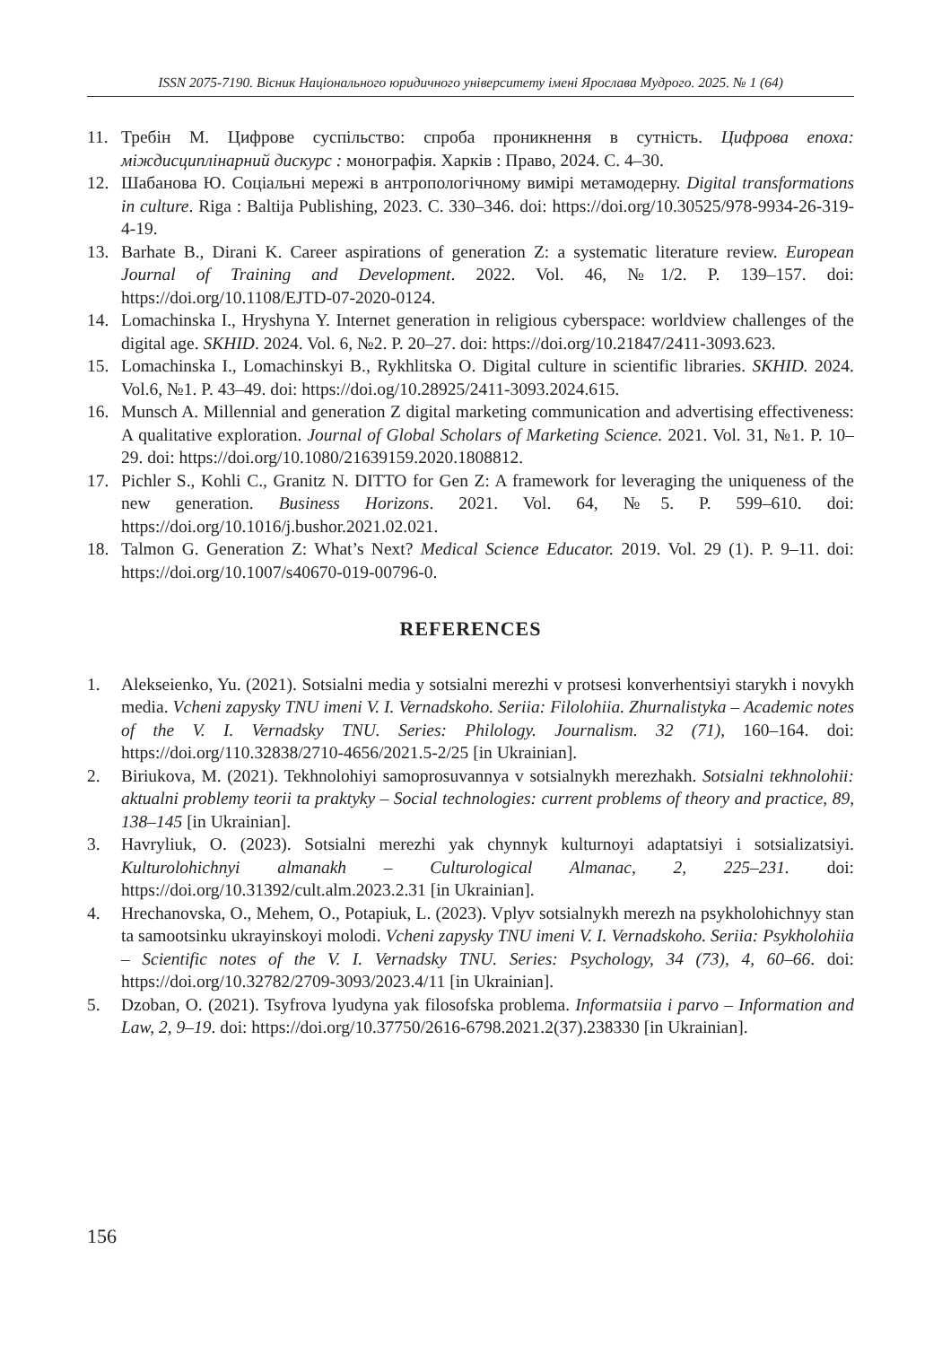ISSN 2075-7190. Вісник Національного юридичного університету імені Ярослава Мудрого. 2025. № 1 (64)
11. Требін М. Цифрове суспільство: спроба проникнення в сутність. Цифрова епоха: міждисциплінарний дискурс : монографія. Харків : Право, 2024. С. 4–30.
12. Шабанова Ю. Соціальні мережі в антропологічному вимірі метамодерну. Digital transformations in culture. Riga : Baltija Publishing, 2023. С. 330–346. doi: https://doi.org/10.30525/978-9934-26-319-4-19.
13. Barhate B., Dirani K. Career aspirations of generation Z: a systematic literature review. European Journal of Training and Development. 2022. Vol. 46, №1/2. P. 139–157. doi: https://doi.org/10.1108/EJTD-07-2020-0124.
14. Lomachinska I., Hryshyna Y. Internet generation in religious cyberspace: worldview challenges of the digital age. SKHID. 2024. Vol. 6, №2. P. 20–27. doi: https://doi.org/10.21847/2411-3093.623.
15. Lomachinska I., Lomachinskyi B., Rykhlitska O. Digital culture in scientific libraries. SKHID. 2024. Vol.6, №1. P. 43–49. doi: https://doi.og/10.28925/2411-3093.2024.615.
16. Munsch A. Millennial and generation Z digital marketing communication and advertising effectiveness: A qualitative exploration. Journal of Global Scholars of Marketing Science. 2021. Vol. 31, №1. P. 10–29. doi: https://doi.org/10.1080/21639159.2020.1808812.
17. Pichler S., Kohli C., Granitz N. DITTO for Gen Z: A framework for leveraging the uniqueness of the new generation. Business Horizons. 2021. Vol. 64, №5. P. 599–610. doi: https://doi.org/10.1016/j.bushor.2021.02.021.
18. Talmon G. Generation Z: What’s Next? Medical Science Educator. 2019. Vol. 29 (1). P. 9–11. doi: https://doi.org/10.1007/s40670-019-00796-0.
REFERENCES
1. Alekseienko, Yu. (2021). Sotsialni media y sotsialni merezhi v protsesi konverhentsiyi starykh i novykh media. Vcheni zapysky TNU imeni V. I. Vernadskoho. Seriia: Filolohiia. Zhurnalistyka – Academic notes of the V. I. Vernadsky TNU. Series: Philology. Journalism. 32 (71), 160–164. doi: https://doi.org/110.32838/2710-4656/2021.5-2/25 [in Ukrainian].
2. Biriukova, M. (2021). Tekhnolohiyi samoprosuvannya v sotsialnykh merezhakh. Sotsialni tekhnolohii: aktualni problemy teorii ta praktyky – Social technologies: current problems of theory and practice, 89, 138–145 [in Ukrainian].
3. Havryliuk, O. (2023). Sotsialni merezhi yak chynnyk kulturnoyi adaptatsiyi i sotsializatsiyi. Kulturolohichnyi almanakh – Culturological Almanac, 2, 225–231. doi: https://doi.org/10.31392/cult.alm.2023.2.31 [in Ukrainian].
4. Hrechanovska, O., Mehem, O., Potapiuk, L. (2023). Vplyv sotsialnykh merezh na psykholohichnyy stan ta samootsinku ukrayinskoyi molodi. Vcheni zapysky TNU imeni V. I. Vernadskoho. Seriia: Psykholohiia – Scientific notes of the V. I. Vernadsky TNU. Series: Psychology, 34 (73), 4, 60–66. doi: https://doi.org/10.32782/2709-3093/2023.4/11 [in Ukrainian].
5. Dzoban, O. (2021). Tsyfrova lyudyna yak filosofska problema. Informatsiia i parvo – Information and Law, 2, 9–19. doi: https://doi.org/10.37750/2616-6798.2021.2(37).238330 [in Ukrainian].
156